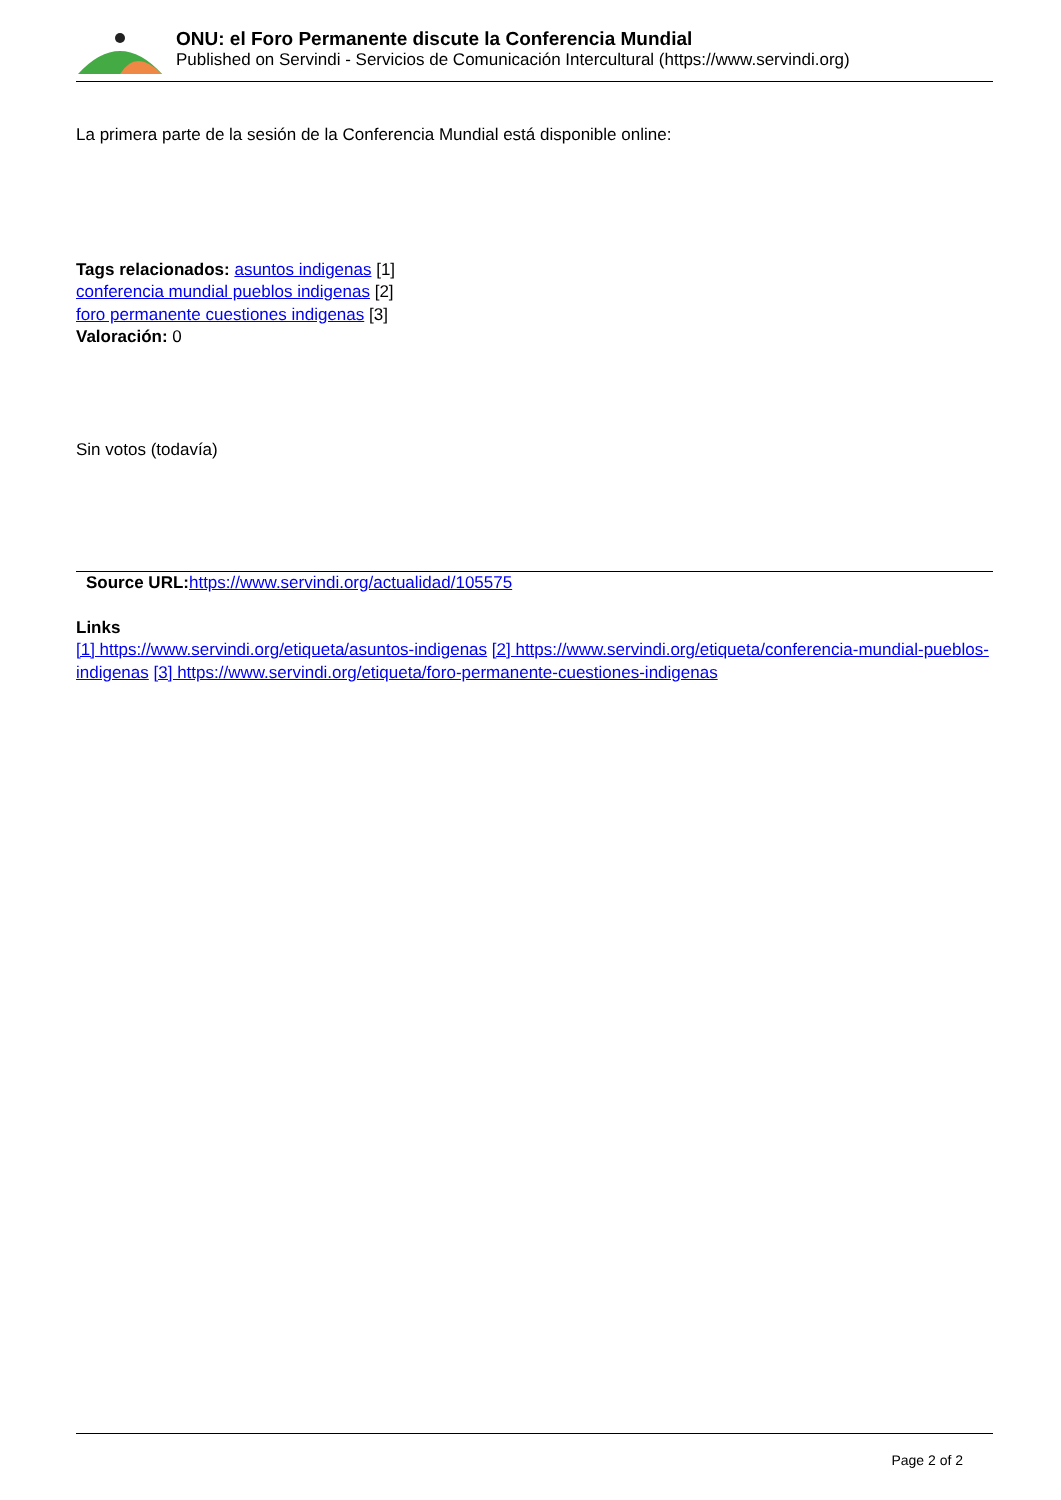ONU: el Foro Permanente discute la Conferencia Mundial
Published on Servindi - Servicios de Comunicación Intercultural (https://www.servindi.org)
La primera parte de la sesión de la Conferencia Mundial está disponible online:
Tags relacionados: asuntos indigenas [1]
conferencia mundial pueblos indigenas [2]
foro permanente cuestiones indigenas [3]
Valoración: 0
Sin votos (todavía)
Source URL: https://www.servindi.org/actualidad/105575
Links
[1] https://www.servindi.org/etiqueta/asuntos-indigenas [2] https://www.servindi.org/etiqueta/conferencia-mundial-pueblos-indigenas [3] https://www.servindi.org/etiqueta/foro-permanente-cuestiones-indigenas
Page 2 of 2